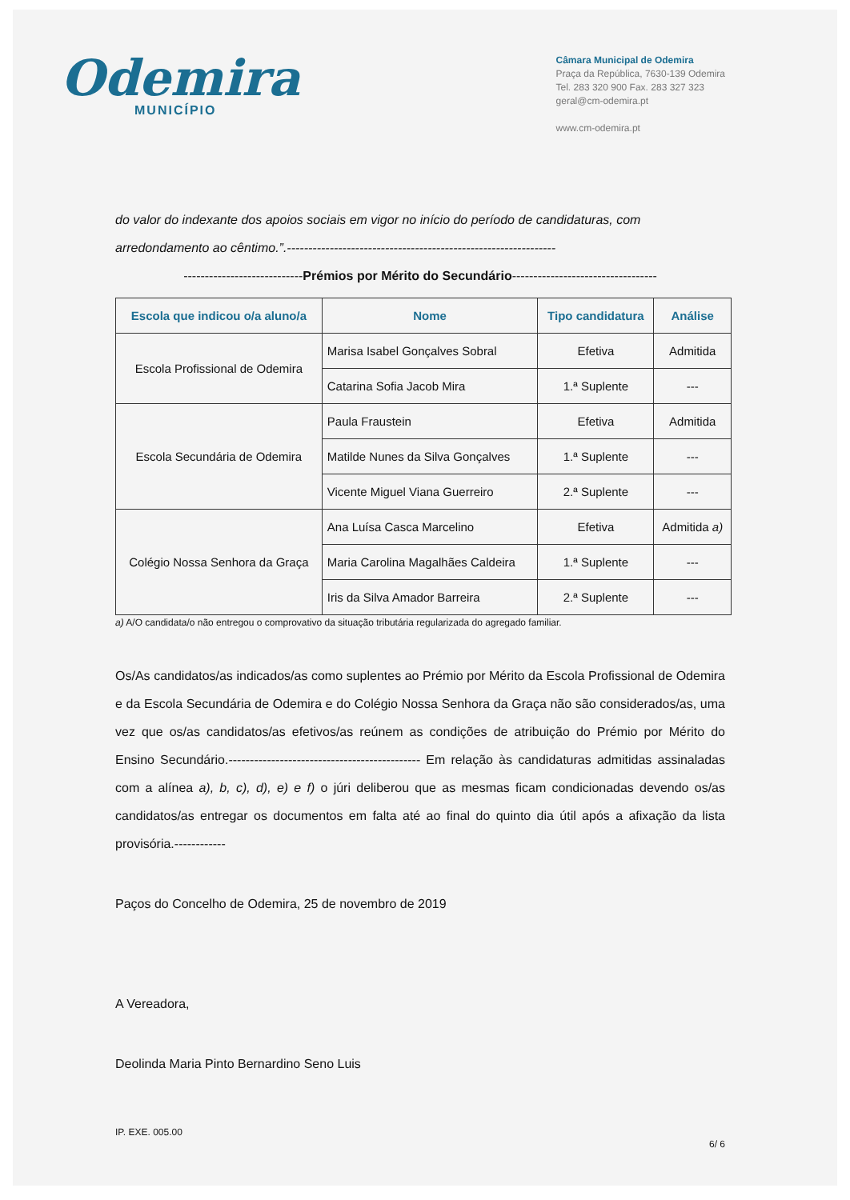Odemira
MUNICÍPIO
Câmara Municipal de Odemira
Praça da República, 7630-139 Odemira
Tel. 283 320 900 Fax. 283 327 323
geral@cm-odemira.pt
www.cm-odemira.pt
do valor do indexante dos apoios sociais em vigor no início do período de candidaturas, com arredondamento ao cêntimo.”.---------------------------------------------------------------
----------------------------Prémios por Mérito do Secundário----------------------------------
| Escola que indicou o/a aluno/a | Nome | Tipo candidatura | Análise |
| --- | --- | --- | --- |
| Escola Profissional de Odemira | Marisa Isabel Gonçalves Sobral | Efetiva | Admitida |
| | Catarina Sofia Jacob Mira | 1.ª Suplente | --- |
| Escola Secundária de Odemira | Paula Fraustein | Efetiva | Admitida |
| | Matilde Nunes da Silva Gonçalves | 1.ª Suplente | --- |
| | Vicente Miguel Viana Guerreiro | 2.ª Suplente | --- |
| Colégio Nossa Senhora da Graça | Ana Luísa Casca Marcelino | Efetiva | Admitida a) |
| | Maria Carolina Magalhães Caldeira | 1.ª Suplente | --- |
| | Iris da Silva Amador Barreira | 2.ª Suplente | --- |
a) A/O candidata/o não entregou o comprovativo da situação tributária regularizada do agregado familiar.
Os/As candidatos/as indicados/as como suplentes ao Prémio por Mérito da Escola Profissional de Odemira e da Escola Secundária de Odemira e do Colégio Nossa Senhora da Graça não são considerados/as, uma vez que os/as candidatos/as efetivos/as reúnem as condições de atribuição do Prémio por Mérito do Ensino Secundário.--------------------------------------------- Em relação às candidaturas admitidas assinaladas com a alínea a), b, c), d), e) e f) o júri deliberou que as mesmas ficam condicionadas devendo os/as candidatos/as entregar os documentos em falta até ao final do quinto dia útil após a afixação da lista provisória.------------
Paços do Concelho de Odemira, 25 de novembro de 2019
A Vereadora,
Deolinda Maria Pinto Bernardino Seno Luis
IP. EXE. 005.00
6/ 6